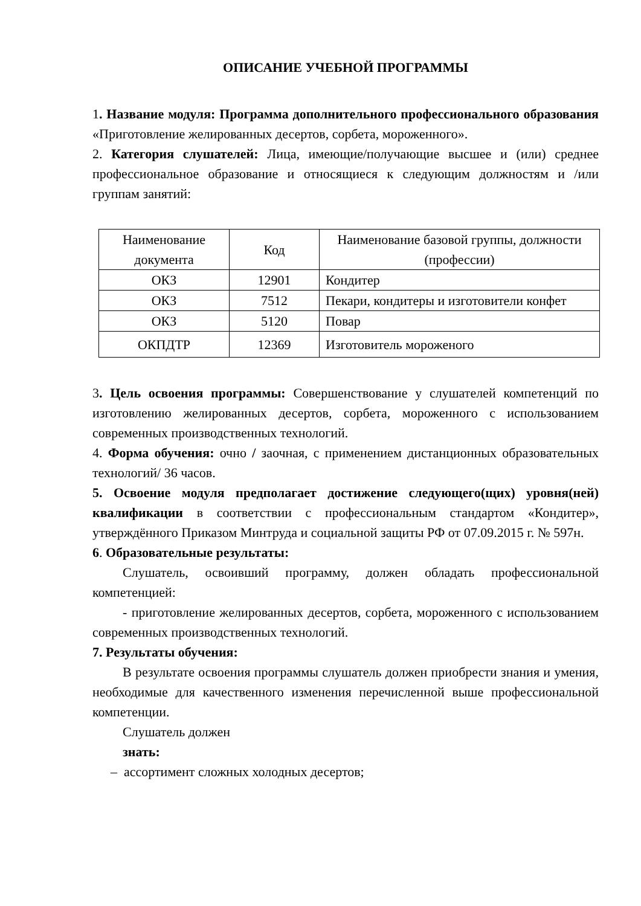ОПИСАНИЕ УЧЕБНОЙ ПРОГРАММЫ
1. Название модуля: Программа дополнительного профессионального образования «Приготовление желированных десертов, сорбета, мороженного».
2. Категория слушателей: Лица, имеющие/получающие высшее и (или) среднее профессиональное образование и относящиеся к следующим должностям и /или группам занятий:
| Наименование документа | Код | Наименование базовой группы, должности (профессии) |
| ОКЗ | 12901 | Кондитер |
| ОКЗ | 7512 | Пекари, кондитеры и изготовители конфет |
| ОКЗ | 5120 | Повар |
| ОКПДТР | 12369 | Изготовитель мороженого |
3. Цель освоения программы: Совершенствование у слушателей компетенций по изготовлению желированных десертов, сорбета, мороженного с использованием современных производственных технологий.
4. Форма обучения: очно / заочная, с применением дистанционных образовательных технологий/ 36 часов.
5. Освоение модуля предполагает достижение следующего(щих) уровня(ней) квалификации в соответствии с профессиональным стандартом «Кондитер», утверждённого Приказом Минтруда и социальной защиты РФ от 07.09.2015 г. № 597н.
6. Образовательные результаты:
Слушатель, освоивший программу, должен обладать профессиональной компетенцией:
- приготовление желированных десертов, сорбета, мороженного с использованием современных производственных технологий.
7. Результаты обучения:
В результате освоения программы слушатель должен приобрести знания и умения, необходимые для качественного изменения перечисленной выше профессиональной компетенции.
Слушатель должен
знать:
– ассортимент сложных холодных десертов;